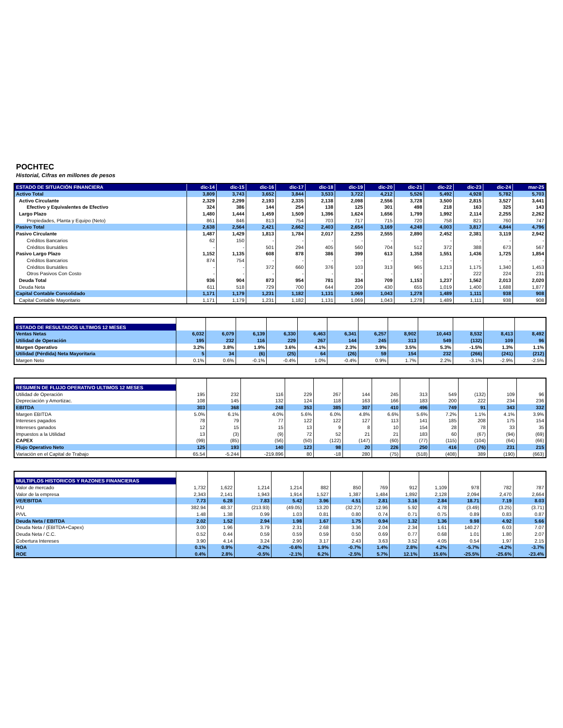POCHTEC
Historial, Cifras en millones de pesos
| ESTADO DE SITUACIÓN FINANCIERA | dic-14 | dic-15 | dic-16 | dic-17 | dic-18 | dic-19 | dic-20 | dic-21 | dic-22 | dic-23 | dic-24 | mar-25 |
| --- | --- | --- | --- | --- | --- | --- | --- | --- | --- | --- | --- | --- |
| Activo Total | 3,809 | 3,743 | 3,652 | 3,844 | 3,533 | 3,722 | 4,212 | 5,526 | 5,492 | 4,928 | 5,782 | 5,703 |
| Activo Circulante | 2,329 | 2,299 | 2,193 | 2,335 | 2,138 | 2,098 | 2,556 | 3,728 | 3,500 | 2,815 | 3,527 | 3,441 |
| Efectivo y Equivalentes de Efectivo | 324 | 386 | 144 | 254 | 138 | 125 | 301 | 498 | 218 | 163 | 325 | 143 |
| Largo Plazo | 1,480 | 1,444 | 1,459 | 1,509 | 1,396 | 1,624 | 1,656 | 1,799 | 1,992 | 2,114 | 2,255 | 2,262 |
| Propiedades, Planta y Equipo (Neto) | 861 | 846 | 813 | 754 | 703 | 717 | 715 | 720 | 758 | 821 | 760 | 747 |
| Pasivo Total | 2,638 | 2,564 | 2,421 | 2,662 | 2,403 | 2,654 | 3,169 | 4,248 | 4,003 | 3,817 | 4,844 | 4,796 |
| Pasivo Circulante | 1,487 | 1,429 | 1,813 | 1,784 | 2,017 | 2,255 | 2,555 | 2,890 | 2,452 | 2,381 | 3,119 | 2,942 |
| Créditos Bancarios | 62 | 150 | - | - | - | - | - | - | - | - | - | - |
| Créditos Bursátiles | - | - | 501 | 294 | 405 | 560 | 704 | 512 | 372 | 388 | 673 | 567 |
| Pasivo Largo Plazo | 1,152 | 1,135 | 608 | 878 | 386 | 399 | 613 | 1,358 | 1,551 | 1,436 | 1,725 | 1,854 |
| Créditos Bancarios | 874 | 754 | - | - | - | - | - | - | - | - | - | - |
| Créditos Bursátiles | - | - | 372 | 660 | 376 | 103 | 313 | 965 | 1,213 | 1,175 | 1,340 | 1,453 |
| Otros Pasivos Con Costo | - | - | - | - | - | - | - | - | - | 222 | 224 | 231 |
| Deuda Total | 936 | 904 | 873 | 954 | 781 | 334 | 709 | 1,153 | 1,237 | 1,562 | 2,013 | 2,020 |
| Deuda Neta | 611 | 518 | 729 | 700 | 644 | 209 | 430 | 655 | 1,019 | 1,400 | 1,688 | 1,877 |
| Capital Contable Consolidado | 1,171 | 1,179 | 1,231 | 1,182 | 1,131 | 1,069 | 1,043 | 1,278 | 1,489 | 1,111 | 938 | 908 |
| Capital Contable Mayoritario | 1,171 | 1,179 | 1,231 | 1,182 | 1,131 | 1,069 | 1,043 | 1,278 | 1,489 | 1,111 | 938 | 908 |
| ESTADO DE RESULTADOS ULTIMOS 12 MESES | | | | | | | | | | | | |
| Ventas Netas | 6,032 | 6,079 | 6,139 | 6,330 | 6,463 | 6,341 | 6,257 | 8,902 | 10,443 | 8,532 | 8,413 | 8,492 |
| Utilidad de Operación | 195 | 232 | 116 | 229 | 267 | 144 | 245 | 313 | 549 | (132) | 109 | 96 |
| Margen Operativo | 3.2% | 3.8% | 1.9% | 3.6% | 4.1% | 2.3% | 3.9% | 3.5% | 5.3% | -1.5% | 1.3% | 1.1% |
| Utilidad (Pérdida) Neta Mayoritaria | 5 | 34 | (6) | (25) | 64 | (26) | 59 | 154 | 232 | (266) | (241) | (212) |
| Margen Neto | 0.1% | 0.6% | -0.1% | -0.4% | 1.0% | -0.4% | 0.9% | 1.7% | 2.2% | -3.1% | -2.9% | -2.5% |
| RESUMEN DE FLUJO OPERATIVO ULTIMOS 12 MESES | | | | | | | | | | | | |
| Utilidad de Operación | 195 | 232 | 116 | 229 | 267 | 144 | 245 | 313 | 549 | (132) | 109 | 96 |
| Depreciación y Amortizac. | 108 | 145 | 132 | 124 | 118 | 163 | 166 | 183 | 200 | 222 | 234 | 236 |
| EBITDA | 303 | 368 | 248 | 353 | 385 | 307 | 410 | 496 | 749 | 91 | 343 | 332 |
| Margen EBITDA | 5.0% | 6.1% | 4.0% | 5.6% | 6.0% | 4.8% | 6.6% | 5.6% | 7.2% | 1.1% | 4.1% | 3.9% |
| Intereses pagados | 78 | 79 | 77 | 122 | 122 | 127 | 113 | 141 | 185 | 208 | 175 | 154 |
| Intereses ganados | 12 | 15 | 15 | 13 | 9 | 8 | 10 | 154 | 28 | 78 | 33 | 35 |
| Impuestos a la Utilidad | 13 | (3) | (9) | 72 | 52 | 21 | 21 | 183 | 60 | (67) | (94) | (69) |
| CAPEX | (99) | (85) | (56) | (50) | (122) | (147) | (60) | (77) | (115) | (104) | (64) | (66) |
| Flujo Operativo Neto | 125 | 193 | 140 | 123 | 98 | 20 | 226 | 250 | 416 | (76) | 231 | 215 |
| Variación en el Capital de Trabajo | 65.54 | -5.244 | -219.896 | 80 | -18 | 280 | (75) | (518) | (408) | 389 | (190) | (663) |
| MULTIPLOS HISTORICOS Y RAZONES FINANCIERAS | | | | | | | | | | | | |
| Valor de mercado | 1,732 | 1,622 | 1,214 | 1,214 | 882 | 850 | 769 | 912 | 1,109 | 978 | 782 | 787 |
| Valor de la empresa | 2,343 | 2,141 | 1,943 | 1,914 | 1,527 | 1,387 | 1,484 | 1,892 | 2,128 | 2,094 | 2,470 | 2,664 |
| VE/EBITDA | 7.73 | 6.28 | 7.83 | 5.42 | 3.96 | 4.51 | 2.81 | 3.16 | 2.84 | 18.71 | 7.19 | 8.03 |
| P/U | 382.94 | 48.37 | (213.93) | (49.05) | 13.20 | (32.27) | 12.96 | 5.92 | 4.78 | (3.49) | (3.25) | (3.71) |
| P/VL | 1.48 | 1.38 | 0.99 | 1.03 | 0.81 | 0.80 | 0.74 | 0.71 | 0.75 | 0.89 | 0.83 | 0.87 |
| Deuda Neta / EBITDA | 2.02 | 1.52 | 2.94 | 1.98 | 1.67 | 1.75 | 0.94 | 1.32 | 1.36 | 9.98 | 4.92 | 5.66 |
| Deuda Neta / (EBITDA+Capex) | 3.00 | 1.96 | 3.79 | 2.31 | 2.68 | 3.36 | 2.04 | 2.34 | 1.61 | 140.27 | 6.03 | 7.07 |
| Deuda Neta / C.C. | 0.52 | 0.44 | 0.59 | 0.59 | 0.59 | 0.50 | 0.69 | 0.77 | 0.68 | 1.01 | 1.80 | 2.07 |
| Cobertura Intereses | 3.90 | 4.14 | 3.24 | 2.90 | 3.17 | 2.43 | 3.63 | 3.52 | 4.05 | 0.54 | 1.97 | 2.15 |
| ROA | 0.1% | 0.9% | -0.2% | -0.6% | 1.9% | -0.7% | 1.4% | 2.8% | 4.2% | -5.7% | -4.2% | -3.7% |
| ROE | 0.4% | 2.8% | -0.5% | -2.1% | 6.2% | -2.5% | 5.7% | 12.1% | 15.6% | -25.5% | -25.6% | -23.4% |